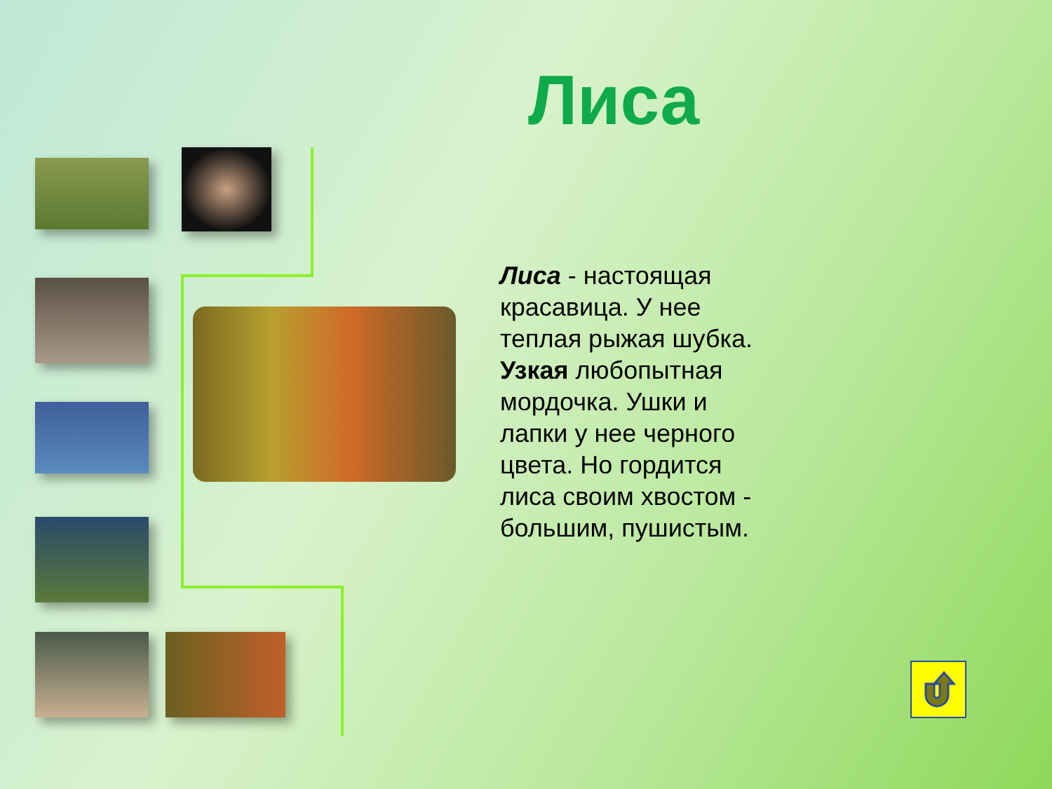Лиса
Лиса - настоящая красавица. У нее теплая рыжая шубка. Узкая любопытная мордочка. Ушки и лапки у нее черного цвета. Но гордится лиса своим хвостом - большим, пушистым.